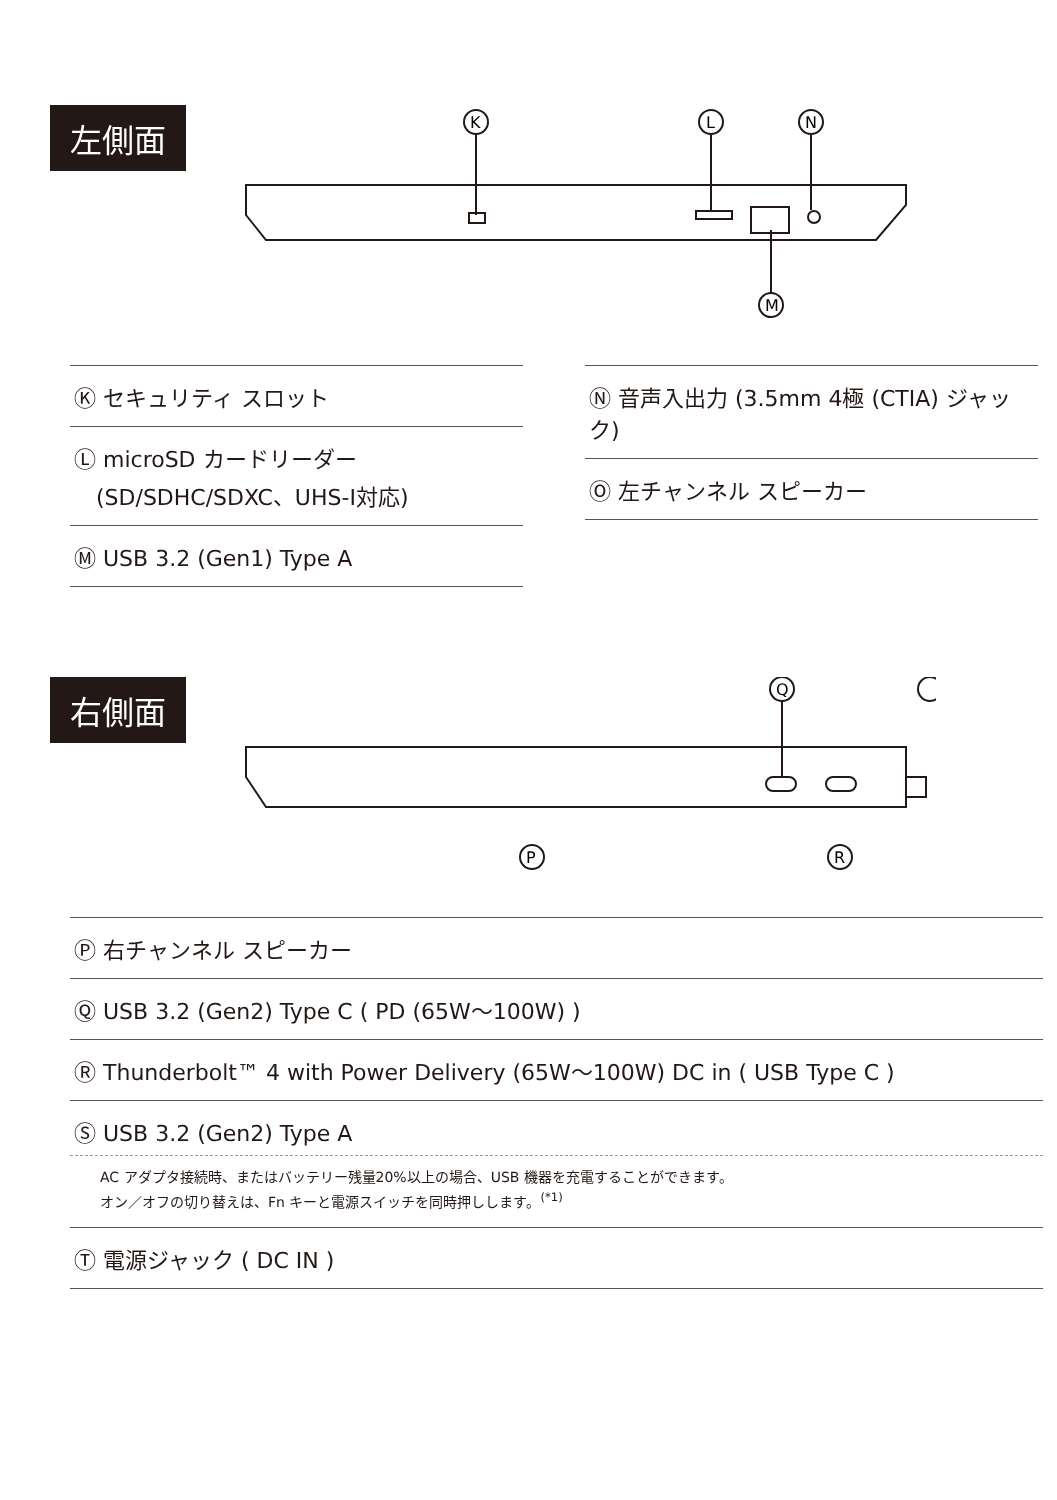左側面
K
L
N
M
Ⓚ セキュリティ スロット
Ⓛ microSD カードリーダー
　(SD/SDHC/SDXC、UHS-I対応)
Ⓜ USB 3.2 (Gen1) Type A
Ⓝ 音声入出力 (3.5mm 4極 (CTIA) ジャック)
Ⓞ 左チャンネル スピーカー
右側面
Q
P
R
Ⓟ 右チャンネル スピーカー
Ⓠ USB 3.2 (Gen2) Type C ( PD (65W〜100W) )
Ⓡ Thunderbolt™ 4 with Power Delivery (65W〜100W) DC in ( USB Type C )
Ⓢ USB 3.2 (Gen2) Type A
AC アダプタ接続時、またはバッテリー残量20%以上の場合、USB 機器を充電することができます。
オン／オフの切り替えは、Fn キーと電源スイッチを同時押しします。<sup>(*1)</sup>
Ⓣ 電源ジャック ( DC IN )